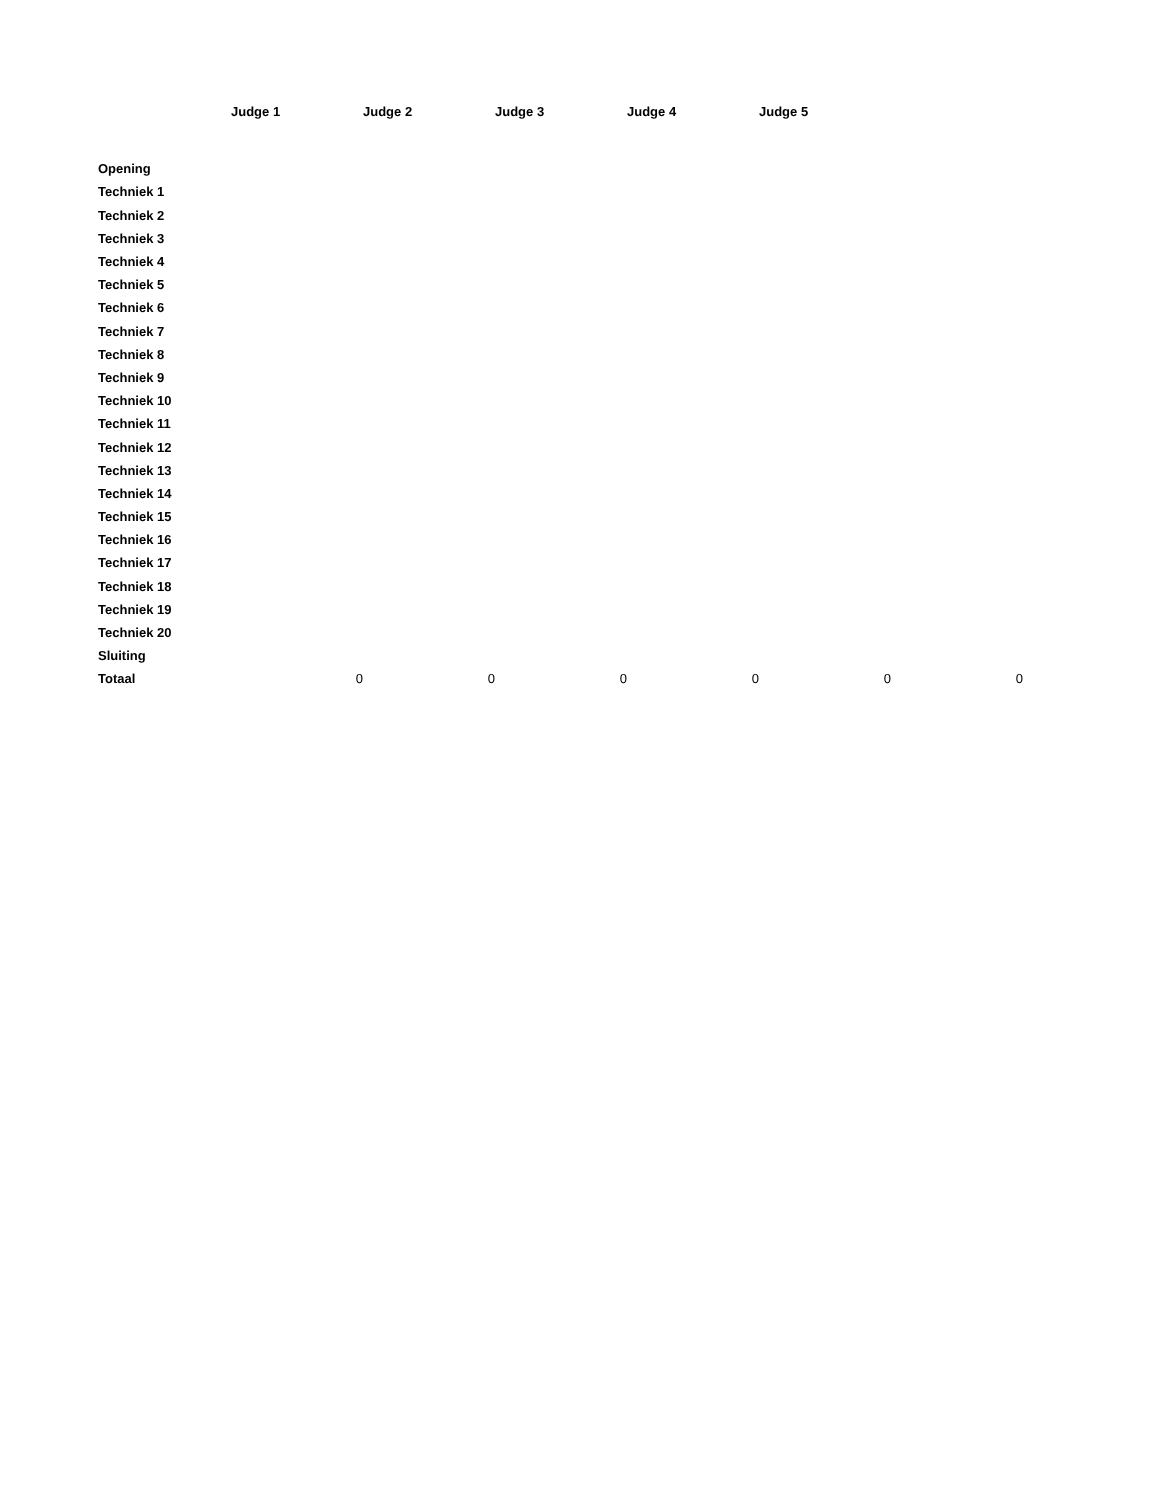| | Judge 1 | Judge 2 | Judge 3 | Judge 4 | Judge 5 | |
| Opening | | | | | | |
| Techniek 1 | | | | | | |
| Techniek 2 | | | | | | |
| Techniek 3 | | | | | | |
| Techniek 4 | | | | | | |
| Techniek 5 | | | | | | |
| Techniek 6 | | | | | | |
| Techniek 7 | | | | | | |
| Techniek 8 | | | | | | |
| Techniek 9 | | | | | | |
| Techniek 10 | | | | | | |
| Techniek 11 | | | | | | |
| Techniek 12 | | | | | | |
| Techniek 13 | | | | | | |
| Techniek 14 | | | | | | |
| Techniek 15 | | | | | | |
| Techniek 16 | | | | | | |
| Techniek 17 | | | | | | |
| Techniek 18 | | | | | | |
| Techniek 19 | | | | | | |
| Techniek 20 | | | | | | |
| Sluiting | | | | | | |
| Totaal | 0 | 0 | 0 | 0 | 0 | 0 |